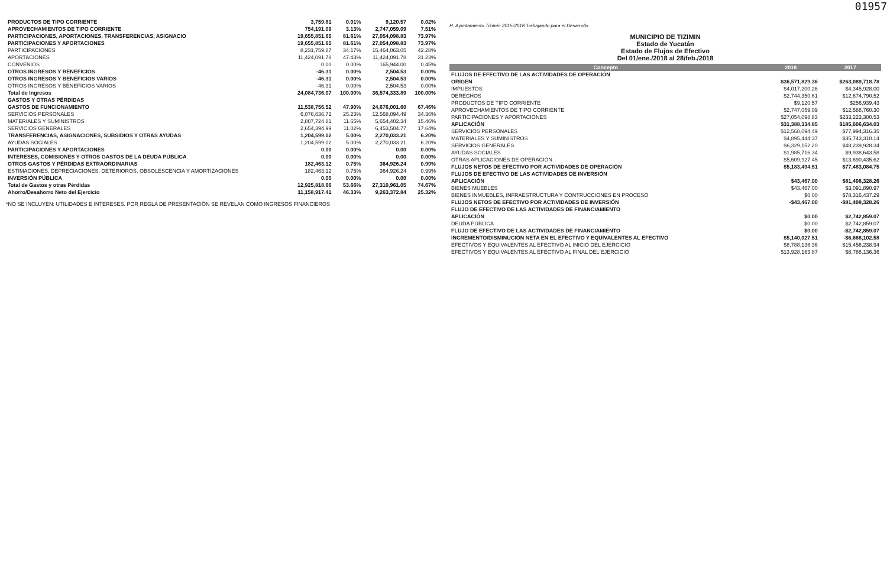01957
| PRODUCTOS DE TIPO CORRIENTE | 3,759.81 | 0.01% | 9,120.57 | 0.02% |
| APROVECHAMIENTOS DE TIPO CORRIENTE | 754,191.09 | 3.13% | 2,747,059.09 | 7.51% |
| PARTICIPACIONES, APORTACIONES, TRANSFERENCIAS, ASIGNACIO | 19,655,851.65 | 81.61% | 27,054,098.83 | 73.97% |
| PARTICIPACIONES Y APORTACIONES | 19,655,851.65 | 81.61% | 27,054,098.83 | 73.97% |
| PARTICIPACIONES | 8,231,759.87 | 34.17% | 15,464,063.05 | 42.28% |
| APORTACIONES | 11,424,091.78 | 47.43% | 11,424,091.78 | 31.23% |
| CONVENIOS | 0.00 | 0.00% | 165,944.00 | 0.45% |
| OTROS INGRESOS Y BENEFICIOS | -46.31 | 0.00% | 2,504.53 | 0.00% |
| OTROS INGRESOS Y BENEFICIOS VARIOS | -46.31 | 0.00% | 2,504.53 | 0.00% |
| OTROS INGRESOS Y BENEFICIOS VARIOS | -46.31 | 0.00% | 2,504.53 | 0.00% |
| Total de Ingresos | 24,084,736.07 | 100.00% | 36,574,333.89 | 100.00% |
| GASTOS Y OTRAS PÉRDIDAS | | | | |
| GASTOS DE FUNCIONAMIENTO | 11,538,756.52 | 47.90% | 24,676,001.60 | 67.46% |
| SERVICIOS PERSONALES | 6,076,636.72 | 25.23% | 12,568,094.49 | 34.36% |
| MATERIALES Y SUMINISTROS | 2,807,724.81 | 11.65% | 5,654,402.34 | 15.46% |
| SERVICIOS GENERALES | 2,654,394.99 | 11.02% | 6,453,504.77 | 17.64% |
| TRANSFERENCIAS, ASIGNACIONES, SUBSIDIOS Y OTRAS AYUDAS | 1,204,599.02 | 5.00% | 2,270,033.21 | 6.20% |
| AYUDAS SOCIALES | 1,204,599.02 | 5.00% | 2,270,033.21 | 6.20% |
| PARTICIPACIONES Y APORTACIONES | 0.00 | 0.00% | 0.00 | 0.00% |
| INTERESES, COMISIONES Y OTROS GASTOS DE LA DEUDA PÚBLICA | 0.00 | 0.00% | 0.00 | 0.00% |
| OTROS GASTOS Y PÉRDIDAS EXTRAORDINARIAS | 182,463.12 | 0.75% | 364,926.24 | 0.99% |
| ESTIMACIONES, DEPRECIACIONES, DETERIOROS, OBSOLESCENCIA Y AMORTIZACIONES | 182,463.12 | 0.75% | 364,926.24 | 0.99% |
| INVERSIÓN PÚBLICA | 0.00 | 0.00% | 0.00 | 0.00% |
| Total de Gastos y otras Pérdidas | 12,925,818.66 | 53.66% | 27,310,961.05 | 74.67% |
| Ahorro/Desahorro Neto del Ejercicio | 11,158,917.41 | 46.33% | 9,263,372.84 | 25.32% |
*NO SE INCLUYEN: UTILIDADES E INTERESES. POR REGLA DE PRESENTACIÓN SE REVELAN COMO INGRESOS FINANCIEROS
H. Ayuntamiento Tizimín 2015-2018 Trabajando para el Desarrollo
MUNICIPIO DE TIZIMIN
Estado de Yucatán
Estado de Flujos de Efectivo
Del 01/ene./2018 al 28/feb./2018
| Concepto | 2018 | 2017 |
| --- | --- | --- |
| FLUJOS DE EFECTIVO DE LAS ACTIVIDADES DE OPERACIÓN | | |
| ORIGEN | $36,571,829.36 | $263,089,718.78 |
| IMPUESTOS | $4,017,200.26 | $4,345,928.00 |
| DERECHOS | $2,744,350.61 | $12,674,790.52 |
| PRODUCTOS DE TIPO CORRIENTE | $9,120.57 | $256,939.43 |
| APROVECHAMIENTOS DE TIPO CORRIENTE | $2,747,059.09 | $12,588,760.30 |
| PARTICIPACIONES Y APORTACIONES | $27,054,098.83 | $233,223,300.53 |
| APLICACIÓN | $31,388,334.85 | $185,606,634.03 |
| SERVICIOS PERSONALES | $12,568,094.49 | $77,994,316.35 |
| MATERIALES Y SUMINISTROS | $4,895,444.37 | $35,743,310.14 |
| SERVICIOS GENERALES | $6,329,152.20 | $48,239,928.34 |
| AYUDAS SOCIALES | $1,985,716.34 | $9,938,643.58 |
| OTRAS APLICACIONES DE OPERACIÓN | $5,609,927.45 | $13,690,435.62 |
| FLUJOS NETOS DE EFECTIVO POR ACTIVIDADES DE OPERACIÓN | $5,183,494.51 | $77,483,084.75 |
| FLUJOS DE EFECTIVO DE LAS ACTIVIDADES DE INVERSIÓN | | |
| APLICACIÓN | $43,467.00 | $81,408,328.26 |
| BIENES MUEBLES | $43,467.00 | $3,091,890.97 |
| BIENES INMUEBLES, INFRAESTRUCTURA Y CONTRUCCIONES EN PROCESO | $0.00 | $78,316,437.29 |
| FLUJOS NETOS DE EFECTIVO POR ACTIVIDADES DE INVERSIÓN | -$43,467.00 | -$81,408,328.26 |
| FLUJO DE EFECTIVO DE LAS ACTIVIDADES DE FINANCIAMIENTO | | |
| APLICACIÓN | $0.00 | $2,742,859.07 |
| DEUDA PÚBLICA | $0.00 | $2,742,859.07 |
| FLUJO DE EFECTIVO DE LAS ACTIVIDADES DE FINANCIAMIENTO | $0.00 | -$2,742,859.07 |
| INCREMENTO/DISMINUCIÓN NETA EN EL EFECTIVO Y EQUIVALENTES AL EFECTIVO | $5,140,027.51 | -$6,668,102.58 |
| EFECTIVOS Y EQUIVALENTES AL EFECTIVO AL INICIO DEL EJERCICIO | $8,788,136.36 | $15,456,238.94 |
| EFECTIVOS Y EQUIVALENTES AL EFECTIVO AL FINAL DEL EJERCICIO | $13,928,163.87 | $8,788,136.36 |